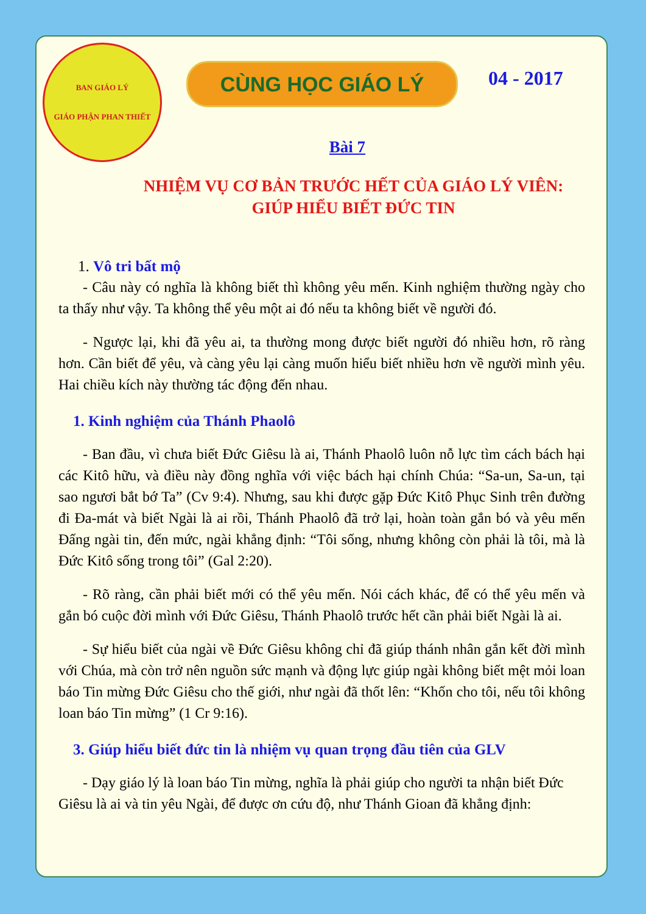BAN GIÁO LÝ
GIÁO PHẬN PHAN THIẾT
CÙNG HỌC GIÁO LÝ
04 - 2017
Bài 7
NHIỆM VỤ CƠ BẢN TRƯỚC HẾT CỦA GIÁO LÝ VIÊN:
GIÚP HIỂU BIẾT ĐỨC TIN
1. Vô tri bất mộ
- Câu này có nghĩa là không biết thì không yêu mến. Kinh nghiệm thường ngày cho ta thấy như vậy. Ta không thể yêu một ai đó nếu ta không biết về người đó.
- Ngược lại, khi đã yêu ai, ta thường mong được biết người đó nhiều hơn, rõ ràng hơn. Cần biết để yêu, và càng yêu lại càng muốn hiểu biết nhiều hơn về người mình yêu. Hai chiều kích này thường tác động đến nhau.
1. Kinh nghiệm của Thánh Phaolô
- Ban đầu, vì chưa biết Đức Giêsu là ai, Thánh Phaolô luôn nỗ lực tìm cách bách hại các Kitô hữu, và điều này đồng nghĩa với việc bách hại chính Chúa: “Sa-un, Sa-un, tại sao ngươi bắt bớ Ta” (Cv 9:4). Nhưng, sau khi được gặp Đức Kitô Phục Sinh trên đường đi Đa-mát và biết Ngài là ai rồi, Thánh Phaolô đã trở lại, hoàn toàn gắn bó và yêu mến Đấng ngài tin, đến mức, ngài khẳng định: “Tôi sống, nhưng không còn phải là tôi, mà là Đức Kitô sống trong tôi” (Gal 2:20).
- Rõ ràng, cần phải biết mới có thể yêu mến. Nói cách khác, để có thể yêu mến và gắn bó cuộc đời mình với Đức Giêsu, Thánh Phaolô trước hết cần phải biết Ngài là ai.
- Sự hiểu biết của ngài về Đức Giêsu không chỉ đã giúp thánh nhân gắn kết đời mình với Chúa, mà còn trở nên nguồn sức mạnh và động lực giúp ngài không biết mệt mỏi loan báo Tin mừng Đức Giêsu cho thế giới, như ngài đã thốt lên: “Khốn cho tôi, nếu tôi không loan báo Tin mừng” (1 Cr 9:16).
3. Giúp hiểu biết đức tin là nhiệm vụ quan trọng đầu tiên của GLV
- Dạy giáo lý là loan báo Tin mừng, nghĩa là phải giúp cho người ta nhận biết Đức Giêsu là ai và tin yêu Ngài, để được ơn cứu độ, như Thánh Gioan đã khẳng định: